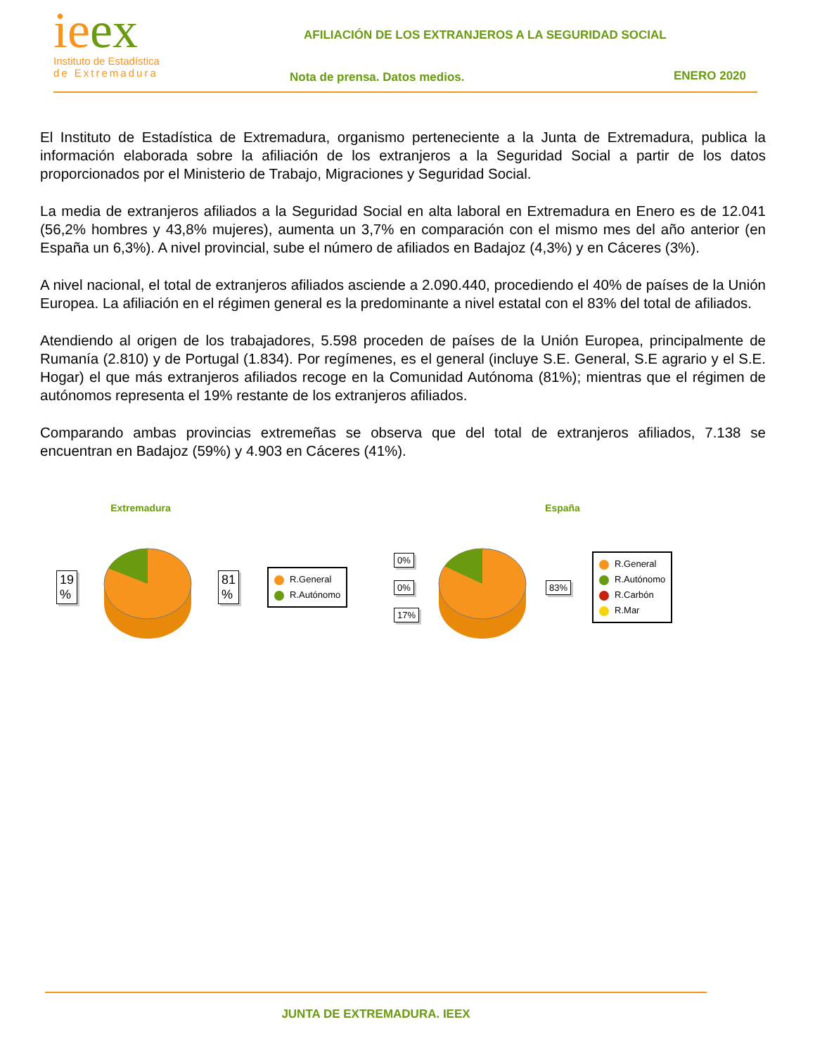ieex
Instituto de Estadística
de Extremadura
AFILIACIÓN DE LOS EXTRANJEROS A LA SEGURIDAD SOCIAL
Nota de prensa. Datos medios. ENERO 2020
El Instituto de Estadística de Extremadura, organismo perteneciente a la Junta de Extremadura, publica la información elaborada sobre la afiliación de los extranjeros a la Seguridad Social a partir de los datos proporcionados por el Ministerio de Trabajo, Migraciones y Seguridad Social.
La media de extranjeros afiliados a la Seguridad Social en alta laboral en Extremadura en Enero es de 12.041 (56,2% hombres y 43,8% mujeres), aumenta un 3,7% en comparación con el mismo mes del año anterior (en España un 6,3%). A nivel provincial, sube el número de afiliados en Badajoz (4,3%) y en Cáceres (3%).
A nivel nacional, el total de extranjeros afiliados asciende a 2.090.440, procediendo el 40% de países de la Unión Europea. La afiliación en el régimen general es la predominante a nivel estatal con el 83% del total de afiliados.
Atendiendo al origen de los trabajadores, 5.598 proceden de países de la Unión Europea, principalmente de Rumanía (2.810) y de Portugal (1.834). Por regímenes, es el general (incluye S.E. General, S.E agrario y el S.E. Hogar) el que más extranjeros afiliados recoge en la Comunidad Autónoma (81%); mientras que el régimen de autónomos representa el 19% restante de los extranjeros afiliados.
Comparando ambas provincias extremeñas se observa que del total de extranjeros afiliados, 7.138 se encuentran en Badajoz (59%) y 4.903 en Cáceres (41%).
Extremadura
19
% 81
%
R.General
R.Autónomo
España
0%
0%
17%
83%
R.General
R.Autónomo
R.Carbón
R.Mar
JUNTA DE EXTREMADURA. IEEX